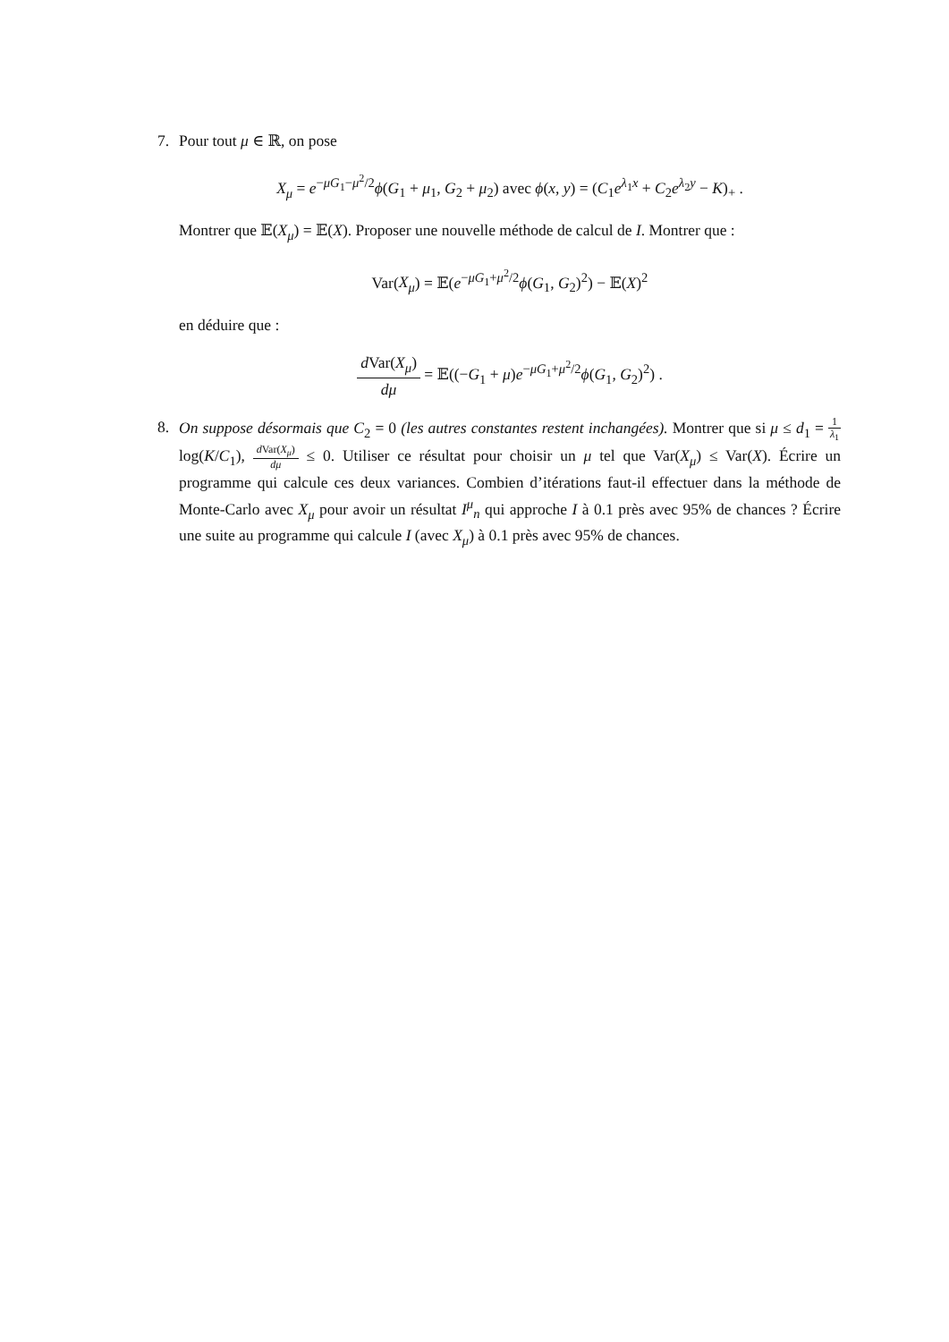7. Pour tout μ ∈ ℝ, on pose
X<sub>μ</sub> = e<sup>−μG<sub>1</sub>−μ<sup>2</sup>/2</sup>ϕ(G<sub>1</sub> + μ<sub>1</sub>, G<sub>2</sub> + μ<sub>2</sub>) avec ϕ(x, y) = (C<sub>1</sub>e<sup>λ<sub>1</sub>x</sup> + C<sub>2</sub>e<sup>λ<sub>2</sub>y</sup> − K)<sub>+</sub> .
Montrer que 𝔼(X<sub>μ</sub>) = 𝔼(X). Proposer une nouvelle méthode de calcul de I. Montrer que :
Var(X<sub>μ</sub>) = 𝔼(e<sup>−μG<sub>1</sub>+μ<sup>2</sup>/2</sup>ϕ(G<sub>1</sub>, G<sub>2</sub>)<sup>2</sup>) − 𝔼(X)<sup>2</sup>
en déduire que :
d Var(X<sub>μ</sub>) dμ = 𝔼((−G<sub>1</sub> + μ)e<sup>−μG<sub>1</sub>+μ<sup>2</sup>/2</sup>ϕ(G<sub>1</sub>, G<sub>2</sub>)<sup>2</sup>) .
8. On suppose désormais que C<sub>2</sub> = 0 (les autres constantes restent inchangées). Montrer que si μ ≤ d<sub>1</sub> = 1 λ<sub>1</sub> log(K/C<sub>1</sub>), d Var(X<sub>μ</sub>) dμ ≤ 0. Utiliser ce résultat pour choisir un μ tel que Var(X<sub>μ</sub>) ≤ Var(X). Écrire un programme qui calcule ces deux variances. Combien d’itérations faut-il effectuer dans la méthode de Monte-Carlo avec X<sub>μ</sub> pour avoir un résultat I<sup>μ</sup><sub>n</sub> qui approche I à 0.1 près avec 95% de chances ? Écrire une suite au programme qui calcule I (avec X<sub>μ</sub>) à 0.1 près avec 95% de chances.